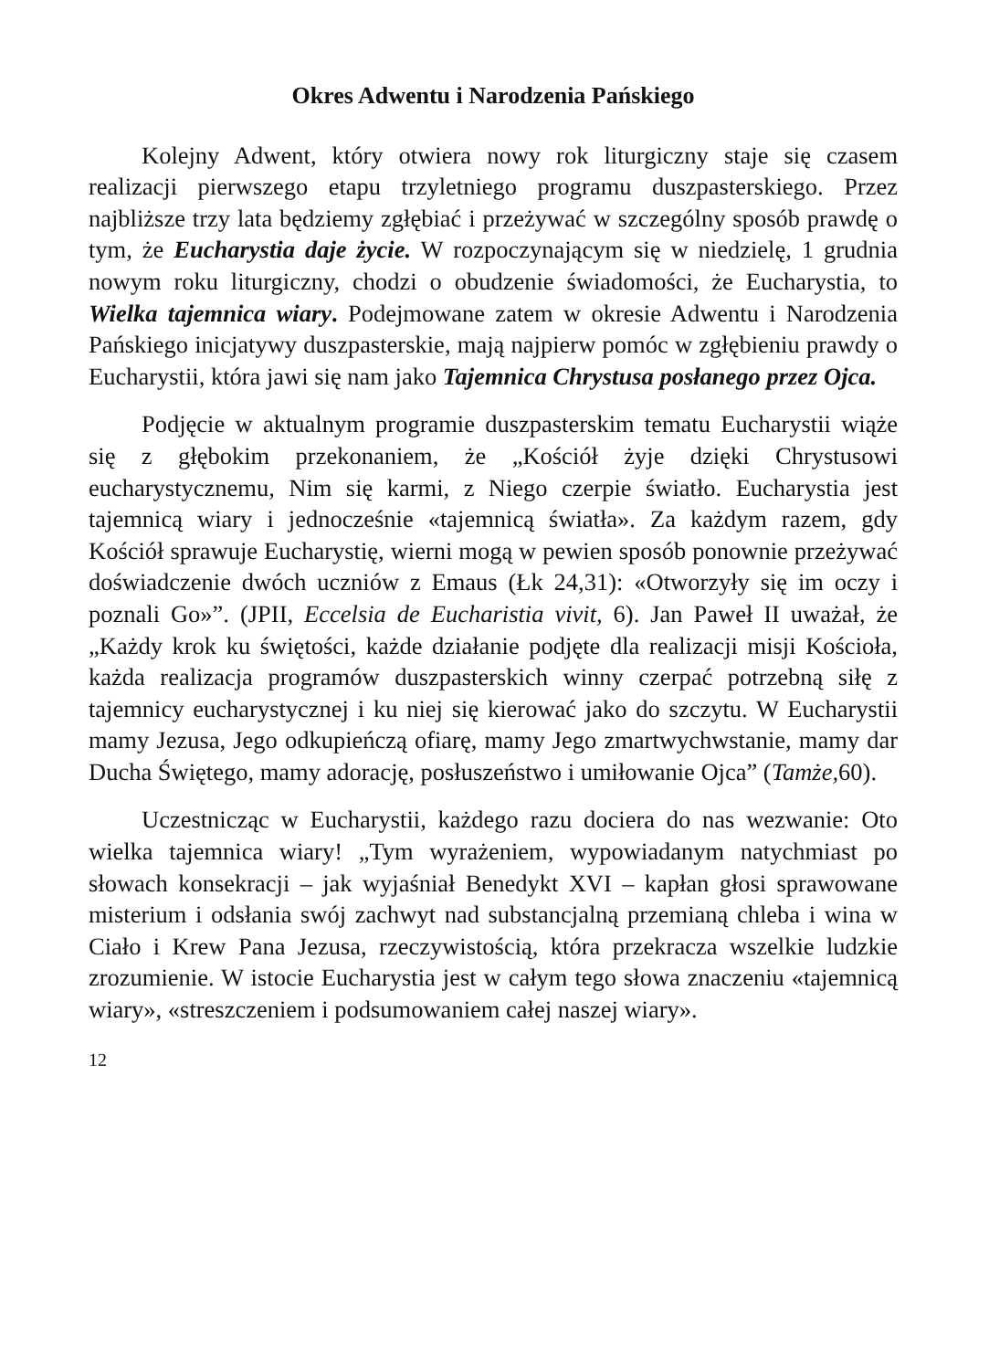Okres Adwentu i Narodzenia Pańskiego
Kolejny Adwent, który otwiera nowy rok liturgiczny staje się czasem realizacji pierwszego etapu trzyletniego programu duszpasterskiego. Przez najbliższe trzy lata będziemy zgłębiać i przeżywać w szczególny sposób prawdę o tym, że Eucharystia daje życie. W rozpoczynającym się w niedzielę, 1 grudnia nowym roku liturgiczny, chodzi o obudzenie świadomości, że Eucharystia, to Wielka tajemnica wiary. Podejmowane zatem w okresie Adwentu i Narodzenia Pańskiego inicjatywy duszpasterskie, mają najpierw pomóc w zgłębieniu prawdy o Eucharystii, która jawi się nam jako Tajemnica Chrystusa posłanego przez Ojca.
Podjęcie w aktualnym programie duszpasterskim tematu Eucharystii wiąże się z głębokim przekonaniem, że „Kościół żyje dzięki Chrystusowi eucharystycznemu, Nim się karmi, z Niego czerpie światło. Eucharystia jest tajemnicą wiary i jednocześnie «tajemnicą światła». Za każdym razem, gdy Kościół sprawuje Eucharystię, wierni mogą w pewien sposób ponownie przeżywać doświadczenie dwóch uczniów z Emaus (Łk 24,31): «Otworzyły się im oczy i poznali Go»”. (JPII, Eccelsia de Eucharistia vivit, 6). Jan Paweł II uważał, że „Każdy krok ku świętości, każde działanie podjęte dla realizacji misji Kościoła, każda realizacja programów duszpasterskich winny czerpać potrzebną siłę z tajemnicy eucharystycznej i ku niej się kierować jako do szczytu. W Eucharystii mamy Jezusa, Jego odkupieńczą ofiarę, mamy Jego zmartwychwstanie, mamy dar Ducha Świętego, mamy adorację, posłuszeństwo i umiłowanie Ojca” (Tamże, 60).
Uczestnicząc w Eucharystii, każdego razu dociera do nas wezwanie: Oto wielka tajemnica wiary! „Tym wyrażeniem, wypowiadanym natychmiast po słowach konsekracji – jak wyjaśniał Benedykt XVI – kapłan głosi sprawowane misterium i odsłania swój zachwyt nad substancjalną przemianą chleba i wina w Ciało i Krew Pana Jezusa, rzeczywistością, która przekracza wszelkie ludzkie zrozumienie. W istocie Eucharystia jest w całym tego słowa znaczeniu «tajemnicą wiary», «streszczeniem i podsumowaniem całej naszej wiary».
12